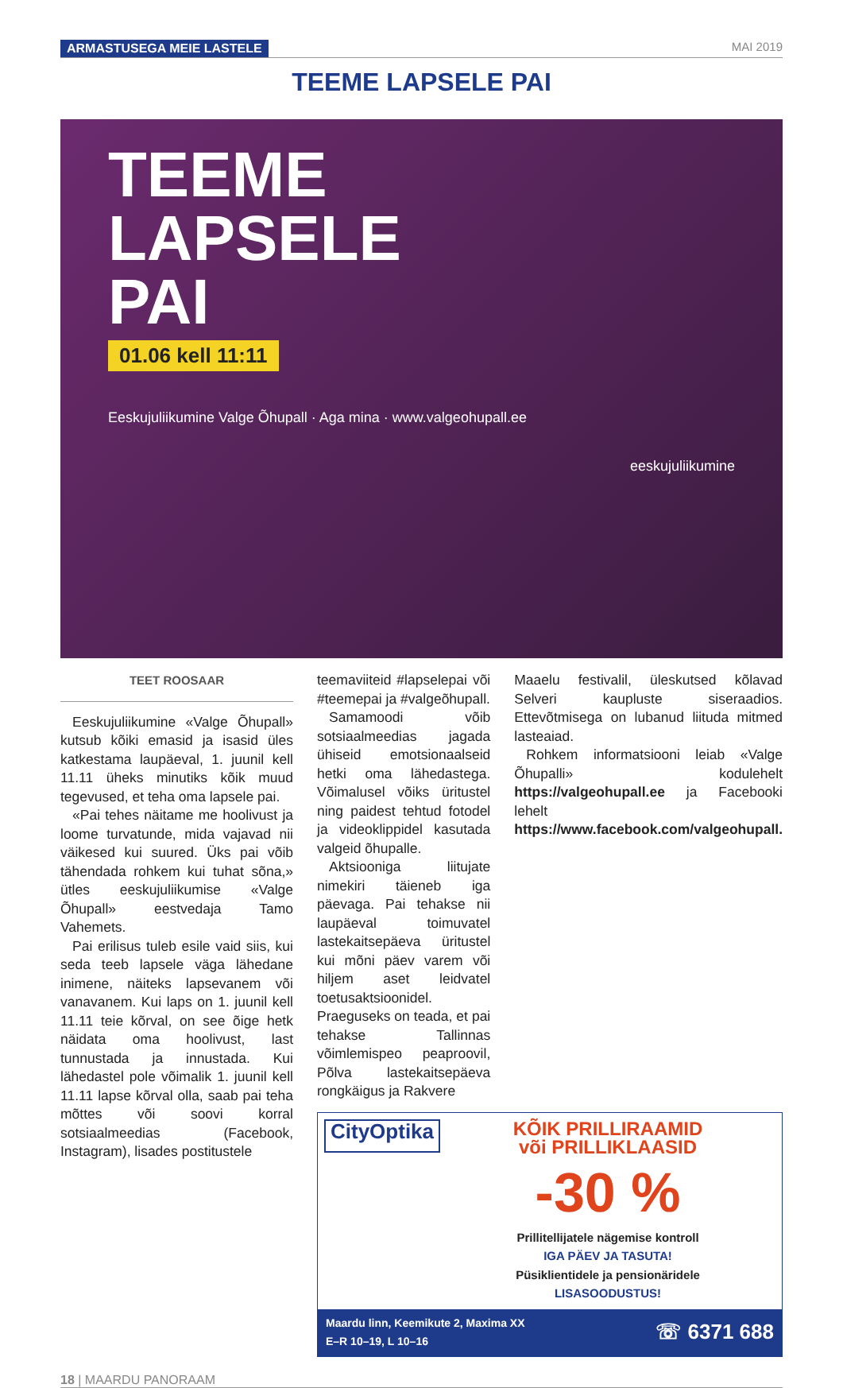ARMASTUSEGA MEIE LASTELE MAI 2019
TEEME LAPSELE PAI
TEEME
LAPSELE
PAI
01.06 kell 11:11
Eeskujuliikumine Valge Õhupall · Aga mina · www.valgeohupall.ee
eeskujuliikumine
TEET ROOSAAR
Eeskujuliikumine «Valge Õhupall» kutsub kõiki emasid ja isasid üles katkestama laupäeval, 1. juunil kell 11.11 üheks minutiks kõik muud tegevused, et teha oma lapsele pai.
«Pai tehes näitame me hoolivust ja loome turvatunde, mida vajavad nii väikesed kui suured. Üks pai võib tähendada rohkem kui tuhat sõna,» ütles eeskujuliikumise «Valge Õhupall» eestvedaja Tamo Vahemets.
Pai erilisus tuleb esile vaid siis, kui seda teeb lapsele väga lähedane inimene, näiteks lapsevanem või vanavanem. Kui laps on 1. juunil kell 11.11 teie kõrval, on see õige hetk näidata oma hoolivust, last tunnustada ja innustada. Kui lähedastel pole võimalik 1. juunil kell 11.11 lapse kõrval olla, saab pai teha mõttes või soovi korral sotsiaalmeedias (Facebook, Instagram), lisades postitustele
teemaviiteid #lapselepai või #teemepai ja #valgeõhupall.
Samamoodi võib sotsiaalmeedias jagada ühiseid emotsionaalseid hetki oma lähedastega. Võimalusel võiks üritustel ning paidest tehtud fotodel ja videoklippidel kasutada valgeid õhupalle.
Aktsiooniga liitujate nimekiri täieneb iga päevaga. Pai tehakse nii laupäeval toimuvatel lastekaitsepäeva üritustel kui mõni päev varem või hiljem aset leidvatel toetusaktsioonidel. Praeguseks on teada, et pai tehakse Tallinnas võimlemispeo peaproovil, Põlva lastekaitsepäeva rongkäigus ja Rakvere
Maaelu festivalil, üleskutsed kõlavad Selveri kaupluste siseraadios. Ettevõtmisega on lubanud liituda mitmed lasteaiad.
Rohkem informatsiooni leiab «Valge Õhupalli» kodulehelt https://valgeohupall.ee ja Facebooki lehelt https://www.facebook.com/valgeohupall.
CityOptika
KÕIK PRILLIRAAMID
või PRILLIKLAASID
-30 %
Prillitellijatele nägemise kontroll
IGA PÄEV JA TASUTA!
Püsiklientidele ja pensionäridele
LISASOODUSTUS!
Maardu linn, Keemikute 2, Maxima XX
E–R 10–19, L 10–16 ☏ 6371 688
18 | MAARDU PANORAAM